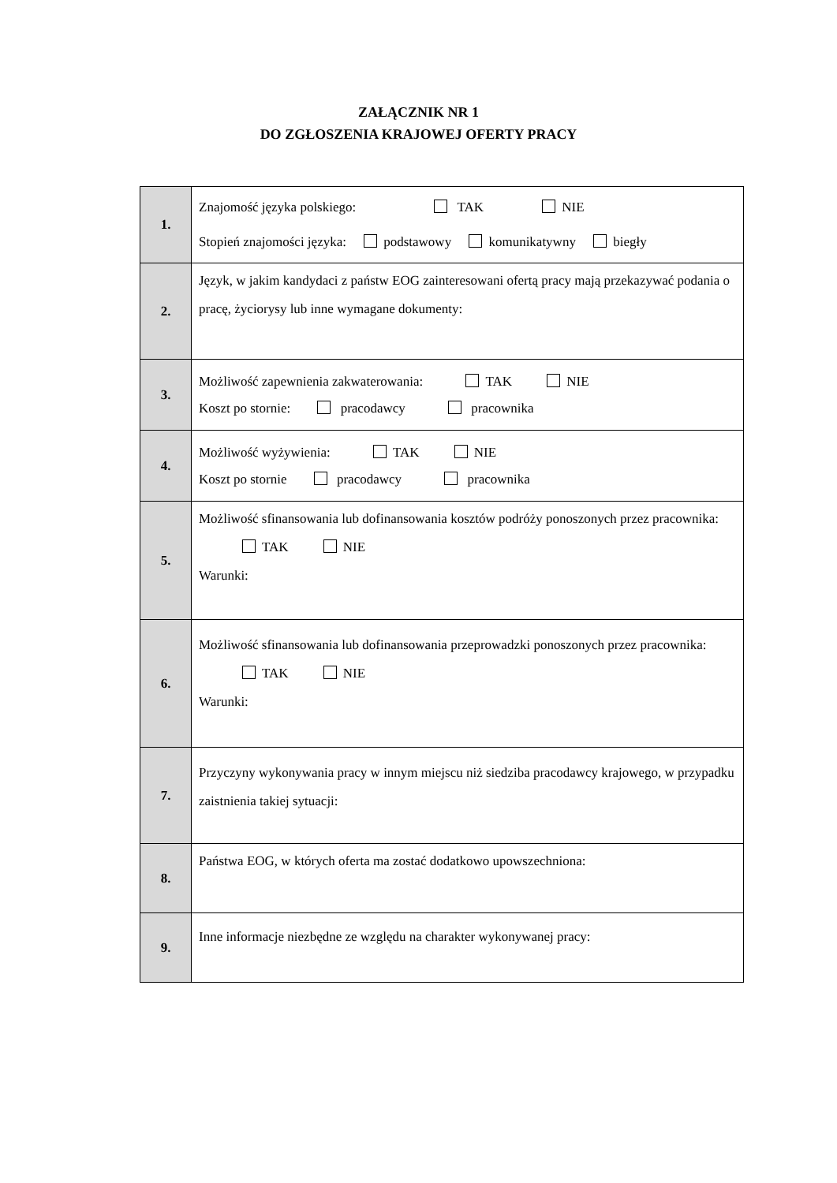ZAŁĄCZNIK NR 1
DO ZGŁOSZENIA KRAJOWEJ OFERTY PRACY
| 1. | Znajomość języka polskiego: TAK NIE Stopień znajomości języka: podstawowy komunikatywny biegły |
| 2. | Język, w jakim kandydaci z państw EOG zainteresowani ofertą pracy mają przekazywać podania o pracę, życiorysy lub inne wymagane dokumenty: |
| 3. | Możliwość zapewnienia zakwaterowania: TAK NIE Koszt po stornie: pracodawcy pracownika |
| 4. | Możliwość wyżywienia: TAK NIE Koszt po stornie pracodawcy pracownika |
| 5. | Możliwość sfinansowania lub dofinansowania kosztów podróży ponoszonych przez pracownika: TAK NIE Warunki: |
| 6. | Możliwość sfinansowania lub dofinansowania przeprowadzki ponoszonych przez pracownika: TAK NIE Warunki: |
| 7. | Przyczyny wykonywania pracy w innym miejscu niż siedziba pracodawcy krajowego, w przypadku zaistnienia takiej sytuacji: |
| 8. | Państwa EOG, w których oferta ma zostać dodatkowo upowszechniona: |
| 9. | Inne informacje niezbędne ze względu na charakter wykonywanej pracy: |